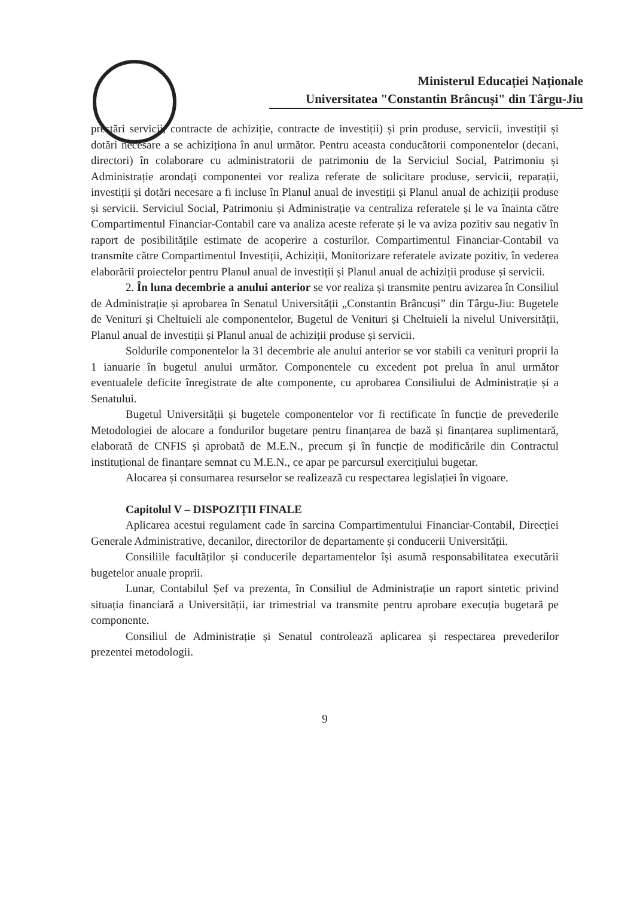Ministerul Educației Naționale
Universitatea "Constantin Brâncuși" din Târgu-Jiu
prestări servicii, contracte de achiziție, contracte de investiții) și prin produse, servicii, investiții și dotări necesare a se achiziționa în anul următor. Pentru aceasta conducătorii componentelor (decani, directori) în colaborare cu administratorii de patrimoniu de la Serviciul Social, Patrimoniu și Administrație arondați componentei vor realiza referate de solicitare produse, servicii, reparații, investiții și dotări necesare a fi incluse în Planul anual de investiții și Planul anual de achiziții produse și servicii. Serviciul Social, Patrimoniu și Administrație va centraliza referatele și le va înainta către Compartimentul Financiar-Contabil care va analiza aceste referate și le va aviza pozitiv sau negativ în raport de posibilitățile estimate de acoperire a costurilor. Compartimentul Financiar-Contabil va transmite către Compartimentul Investiții, Achiziții, Monitorizare referatele avizate pozitiv, în vederea elaborării proiectelor pentru Planul anual de investiții și Planul anual de achiziții produse și servicii.
2. În luna decembrie a anului anterior se vor realiza și transmite pentru avizarea în Consiliul de Administrație și aprobarea în Senatul Universității „Constantin Brâncuși” din Târgu-Jiu: Bugetele de Venituri și Cheltuieli ale componentelor, Bugetul de Venituri și Cheltuieli la nivelul Universității, Planul anual de investiții și Planul anual de achiziții produse și servicii.
Soldurile componentelor la 31 decembrie ale anului anterior se vor stabili ca venituri proprii la 1 ianuarie în bugetul anului următor. Componentele cu excedent pot prelua în anul următor eventualele deficite înregistrate de alte componente, cu aprobarea Consiliului de Administrație și a Senatului.
Bugetul Universității și bugetele componentelor vor fi rectificate în funcție de prevederile Metodologiei de alocare a fondurilor bugetare pentru finanțarea de bază și finanțarea suplimentară, elaborată de CNFIS și aprobată de M.E.N., precum și în funcție de modificările din Contractul instituțional de finanțare semnat cu M.E.N., ce apar pe parcursul exercițiului bugetar.
Alocarea și consumarea resurselor se realizează cu respectarea legislației în vigoare.
Capitolul V – DISPOZIȚII FINALE
Aplicarea acestui regulament cade în sarcina Compartimentului Financiar-Contabil, Direcției Generale Administrative, decanilor, directorilor de departamente și conducerii Universității.
Consiliile facultăților și conducerile departamentelor își asumă responsabilitatea executării bugetelor anuale proprii.
Lunar, Contabilul Șef va prezenta, în Consiliul de Administrație un raport sintetic privind situația financiară a Universității, iar trimestrial va transmite pentru aprobare execuția bugetară pe componente.
Consiliul de Administrație și Senatul controlează aplicarea și respectarea prevederilor prezentei metodologii.
9